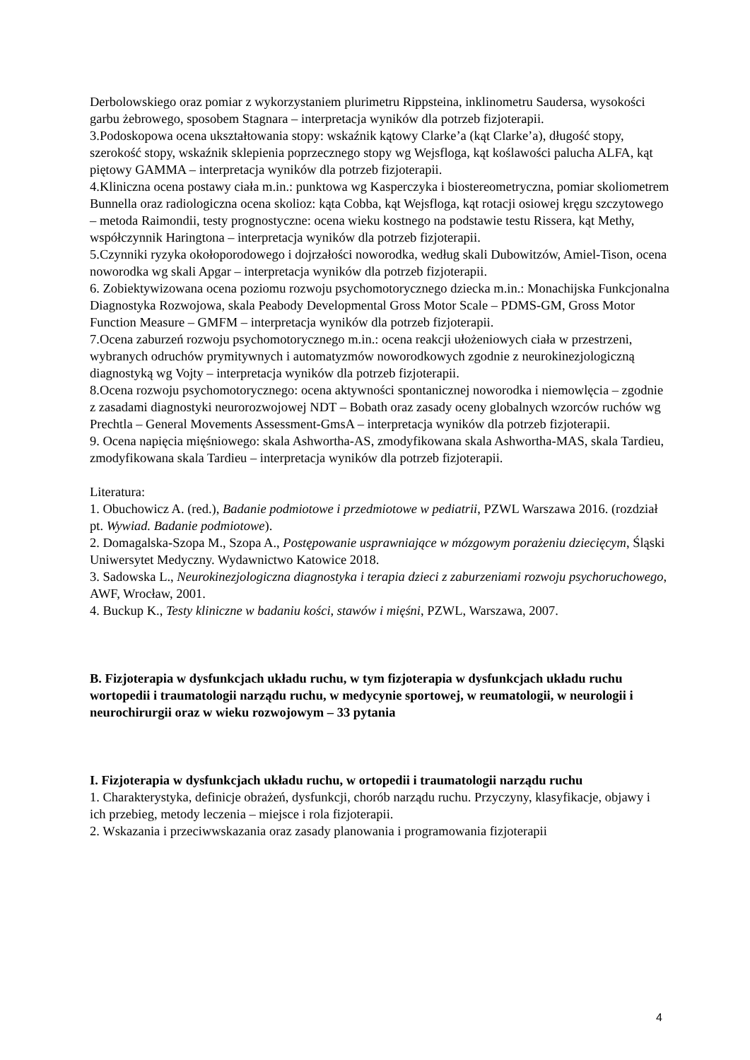Derbolowskiego oraz pomiar z wykorzystaniem plurimetru Rippsteina, inklinometru Saudersa, wysokości garbu żebrowego, sposobem Stagnara – interpretacja wyników dla potrzeb fizjoterapii.
3.Podoskopowa ocena ukształtowania stopy: wskaźnik kątowy Clarke’a (kąt Clarke’a), długość stopy, szerokość stopy, wskaźnik sklepienia poprzecznego stopy wg Wejsfloga, kąt koślawości palucha ALFA, kąt piętowy GAMMA – interpretacja wyników dla potrzeb fizjoterapii.
4.Kliniczna ocena postawy ciała m.in.: punktowa wg Kasperczyka i biostereometryczna, pomiar skoliometrem Bunnella oraz radiologiczna ocena skolioz: kąta Cobba, kąt Wejsfloga, kąt rotacji osiowej kręgu szczytowego – metoda Raimondii, testy prognostyczne: ocena wieku kostnego na podstawie testu Rissera, kąt Methy, współczynnik Haringtona – interpretacja wyników dla potrzeb fizjoterapii.
5.Czynniki ryzyka okołoporodowego i dojrzałości noworodka, według skali Dubowitzów, Amiel-Tison, ocena noworodka wg skali Apgar – interpretacja wyników dla potrzeb fizjoterapii.
6. Zobiektywizowana ocena poziomu rozwoju psychomotorycznego dziecka m.in.: Monachijska Funkcjonalna Diagnostyka Rozwojowa, skala Peabody Developmental Gross Motor Scale – PDMS-GM, Gross Motor Function Measure – GMFM – interpretacja wyników dla potrzeb fizjoterapii.
7.Ocena zaburzeń rozwoju psychomotorycznego m.in.: ocena reakcji ułożeniowych ciała w przestrzeni, wybranych odruchów prymitywnych i automatyzmów noworodkowych zgodnie z neurokinezjologiczną diagnostyką wg Vojty – interpretacja wyników dla potrzeb fizjoterapii.
8.Ocena rozwoju psychomotorycznego: ocena aktywności spontanicznej noworodka i niemowlęcia – zgodnie z zasadami diagnostyki neurorozwojowej NDT – Bobath oraz zasady oceny globalnych wzorców ruchów wg Prechtla – General Movements Assessment-GmsA – interpretacja wyników dla potrzeb fizjoterapii.
9. Ocena napięcia mięśniowego: skala Ashwortha-AS, zmodyfikowana skala Ashwortha-MAS, skala Tardieu, zmodyfikowana skala Tardieu – interpretacja wyników dla potrzeb fizjoterapii.
Literatura:
1. Obuchowicz A. (red.), Badanie podmiotowe i przedmiotowe w pediatrii, PZWL Warszawa 2016. (rozdział pt. Wywiad. Badanie podmiotowe).
2. Domagalska-Szopa M., Szopa A., Postępowanie usprawniające w mózgowym porażeniu dziecięcym, Śląski Uniwersytet Medyczny. Wydawnictwo Katowice 2018.
3. Sadowska L., Neurokinezjologiczna diagnostyka i terapia dzieci z zaburzeniami rozwoju psychoruchowego, AWF, Wrocław, 2001.
4. Buckup K., Testy kliniczne w badaniu kości, stawów i mięśni, PZWL, Warszawa, 2007.
B. Fizjoterapia w dysfunkcjach układu ruchu, w tym fizjoterapia w dysfunkcjach układu ruchu wortopedii i traumatologii narządu ruchu, w medycynie sportowej, w reumatologii, w neurologii i neurochirurgii oraz w wieku rozwojowym – 33 pytania
I. Fizjoterapia w dysfunkcjach układu ruchu, w ortopedii i traumatologii narządu ruchu
1. Charakterystyka, definicje obrażeń, dysfunkcji, chorób narządu ruchu. Przyczyny, klasyfikacje, objawy i ich przebieg, metody leczenia – miejsce i rola fizjoterapii.
2. Wskazania i przeciwwskazania oraz zasady planowania i programowania fizjoterapii
4